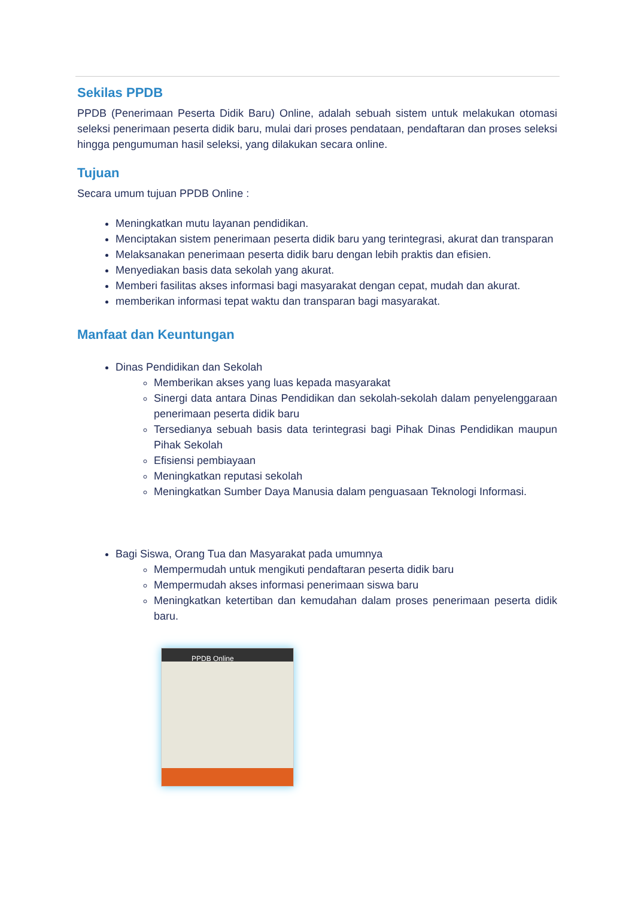Sekilas PPDB
PPDB (Penerimaan Peserta Didik Baru) Online, adalah sebuah sistem untuk melakukan otomasi seleksi penerimaan peserta didik baru, mulai dari proses pendataan, pendaftaran dan proses seleksi hingga pengumuman hasil seleksi, yang dilakukan secara online.
Tujuan
Secara umum tujuan PPDB Online :
Meningkatkan mutu layanan pendidikan.
Menciptakan sistem penerimaan peserta didik baru yang terintegrasi, akurat dan transparan
Melaksanakan penerimaan peserta didik baru dengan lebih praktis dan efisien.
Menyediakan basis data sekolah yang akurat.
Memberi fasilitas akses informasi bagi masyarakat dengan cepat, mudah dan akurat.
memberikan informasi tepat waktu dan transparan bagi masyarakat.
Manfaat dan Keuntungan
Dinas Pendidikan dan Sekolah
Memberikan akses yang luas kepada masyarakat
Sinergi data antara Dinas Pendidikan dan sekolah-sekolah dalam penyelenggaraan penerimaan peserta didik baru
Tersedianya sebuah basis data terintegrasi bagi Pihak Dinas Pendidikan maupun Pihak Sekolah
Efisiensi pembiayaan
Meningkatkan reputasi sekolah
Meningkatkan Sumber Daya Manusia dalam penguasaan Teknologi Informasi.
Bagi Siswa, Orang Tua dan Masyarakat pada umumnya
Mempermudah untuk mengikuti pendaftaran peserta didik baru
Mempermudah akses informasi penerimaan siswa baru
Meningkatkan ketertiban dan kemudahan dalam proses penerimaan peserta didik baru.
PPDB Online